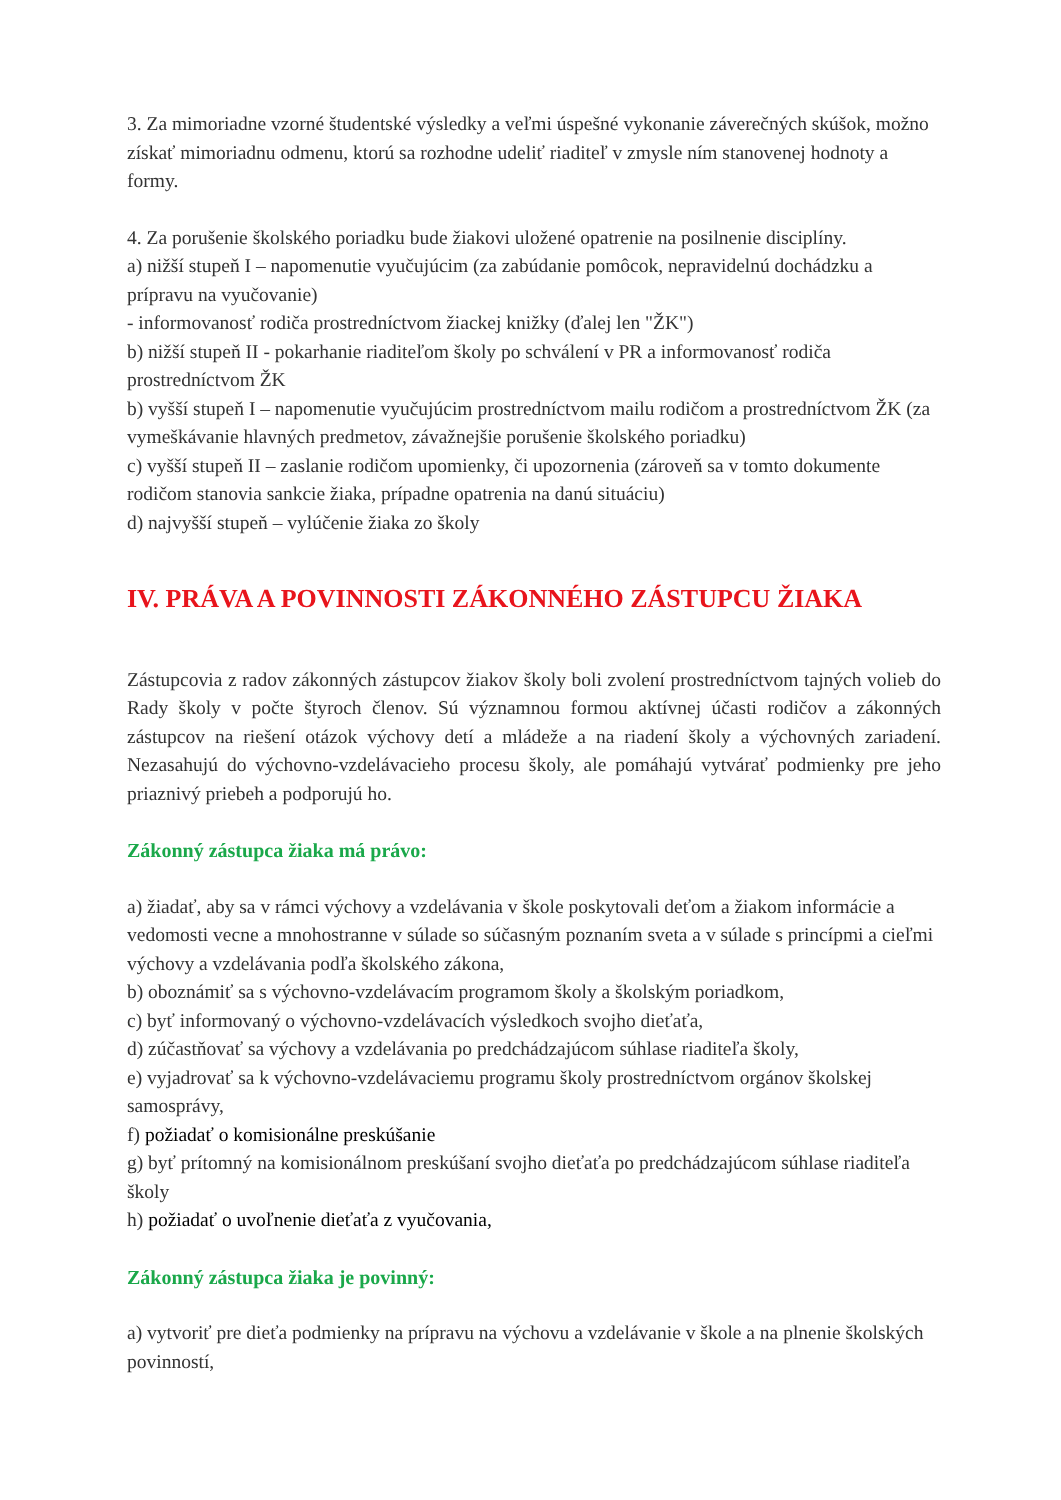3. Za mimoriadne vzorné študentské výsledky a veľmi úspešné vykonanie záverečných skúšok, možno získať mimoriadnu odmenu, ktorú sa rozhodne udeliť riaditeľ v zmysle ním stanovenej hodnoty a formy.
4. Za porušenie školského poriadku bude žiakovi uložené opatrenie na posilnenie disciplíny.
a) nižší stupeň I – napomenutie vyučujúcim (za zabúdanie pomôcok, nepravidelnú dochádzku a prípravu na vyučovanie)
- informovanosť rodiča prostredníctvom žiackej knižky (ďalej len "ŽK")
b) nižší stupeň II - pokarhanie riaditeľom školy po schválení v PR a informovanosť rodiča prostredníctvom ŽK
b) vyšší stupeň I – napomenutie vyučujúcim prostredníctvom mailu rodičom a prostredníctvom ŽK (za vymeškávanie hlavných predmetov, závažnejšie porušenie školského poriadku)
c) vyšší stupeň II – zaslanie rodičom upomienky, či upozornenia (zároveň sa v tomto dokumente rodičom stanovia sankcie žiaka, prípadne opatrenia na danú situáciu)
d) najvyšší stupeň – vylúčenie žiaka zo školy
IV. PRÁVA A POVINNOSTI ZÁKONNÉHO ZÁSTUPCU ŽIAKA
Zástupcovia z radov zákonných zástupcov žiakov školy boli zvolení prostredníctvom tajných volieb do Rady školy v počte štyroch členov. Sú významnou formou aktívnej účasti rodičov a zákonných zástupcov na riešení otázok výchovy detí a mládeže a na riadení školy a výchovných zariadení. Nezasahujú do výchovno-vzdelávacieho procesu školy, ale pomáhajú vytvárať podmienky pre jeho priaznivý priebeh a podporujú ho.
Zákonný zástupca žiaka má právo:
a) žiadať, aby sa v rámci výchovy a vzdelávania v škole poskytovali deťom a žiakom informácie a vedomosti vecne a mnohostranne v súlade so súčasným poznaním sveta a v súlade s princípmi a cieľmi výchovy a vzdelávania podľa školského zákona,
b) oboznámiť sa s výchovno-vzdelávacím programom školy a školským poriadkom,
c) byť informovaný o výchovno-vzdelávacích výsledkoch svojho dieťaťa,
d) zúčastňovať sa výchovy a vzdelávania po predchádzajúcom súhlase riaditeľa školy,
e) vyjadrovať sa k výchovno-vzdelávaciemu programu školy prostredníctvom orgánov školskej samosprávy,
f) požiadať o komisionálne preskúšanie
g) byť prítomný na komisionálnom preskúšaní svojho dieťaťa po predchádzajúcom súhlase riaditeľa školy
h) požiadať o uvoľnenie dieťaťa z vyučovania,
Zákonný zástupca žiaka je povinný:
a) vytvoriť pre dieťa podmienky na prípravu na výchovu a vzdelávanie v škole a na plnenie školských povinností,